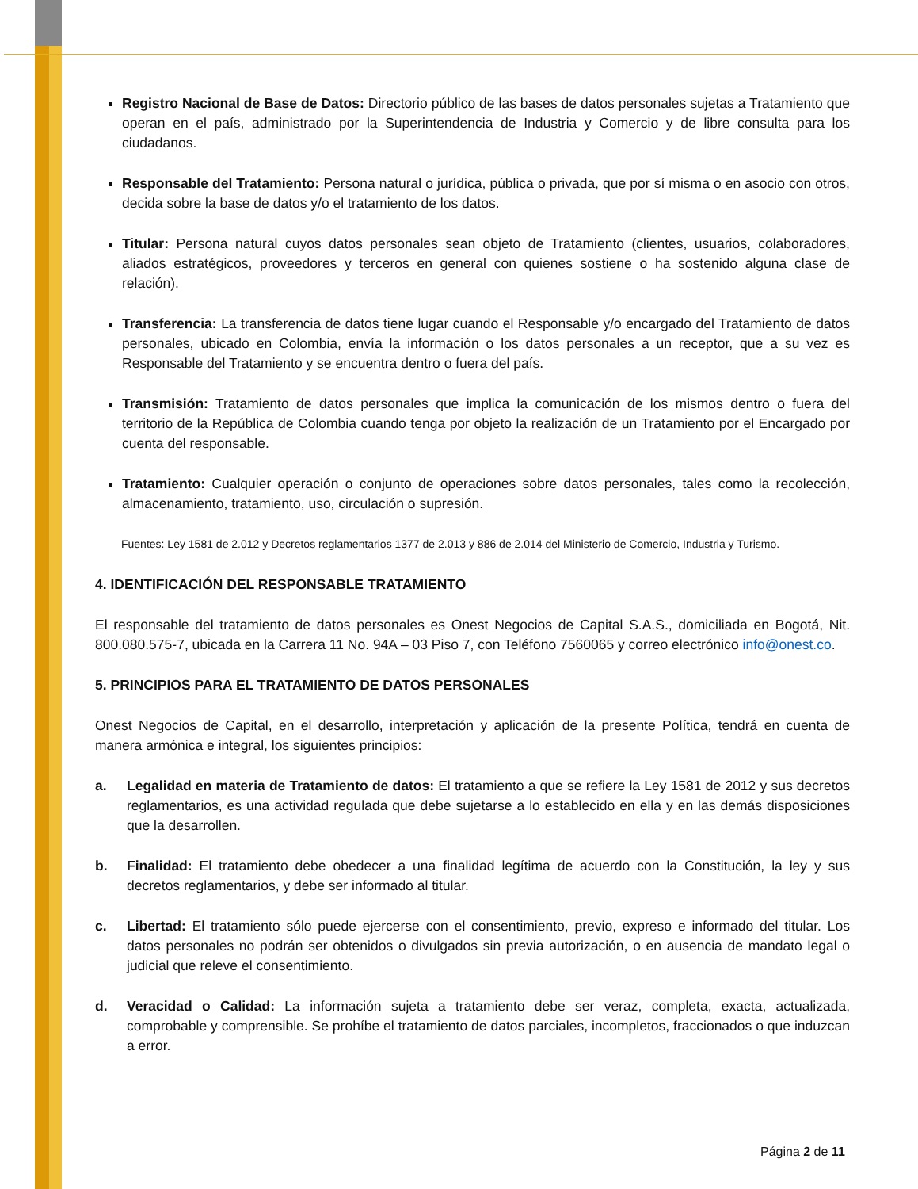Registro Nacional de Base de Datos: Directorio público de las bases de datos personales sujetas a Tratamiento que operan en el país, administrado por la Superintendencia de Industria y Comercio y de libre consulta para los ciudadanos.
Responsable del Tratamiento: Persona natural o jurídica, pública o privada, que por sí misma o en asocio con otros, decida sobre la base de datos y/o el tratamiento de los datos.
Titular: Persona natural cuyos datos personales sean objeto de Tratamiento (clientes, usuarios, colaboradores, aliados estratégicos, proveedores y terceros en general con quienes sostiene o ha sostenido alguna clase de relación).
Transferencia: La transferencia de datos tiene lugar cuando el Responsable y/o encargado del Tratamiento de datos personales, ubicado en Colombia, envía la información o los datos personales a un receptor, que a su vez es Responsable del Tratamiento y se encuentra dentro o fuera del país.
Transmisión: Tratamiento de datos personales que implica la comunicación de los mismos dentro o fuera del territorio de la República de Colombia cuando tenga por objeto la realización de un Tratamiento por el Encargado por cuenta del responsable.
Tratamiento: Cualquier operación o conjunto de operaciones sobre datos personales, tales como la recolección, almacenamiento, tratamiento, uso, circulación o supresión.
Fuentes: Ley 1581 de 2.012 y Decretos reglamentarios 1377 de 2.013 y 886 de 2.014 del Ministerio de Comercio, Industria y Turismo.
4. IDENTIFICACIÓN DEL RESPONSABLE TRATAMIENTO
El responsable del tratamiento de datos personales es Onest Negocios de Capital S.A.S., domiciliada en Bogotá, Nit. 800.080.575-7, ubicada en la Carrera 11 No. 94A – 03 Piso 7, con Teléfono 7560065 y correo electrónico info@onest.co.
5. PRINCIPIOS PARA EL TRATAMIENTO DE DATOS PERSONALES
Onest Negocios de Capital, en el desarrollo, interpretación y aplicación de la presente Política, tendrá en cuenta de manera armónica e integral, los siguientes principios:
a. Legalidad en materia de Tratamiento de datos: El tratamiento a que se refiere la Ley 1581 de 2012 y sus decretos reglamentarios, es una actividad regulada que debe sujetarse a lo establecido en ella y en las demás disposiciones que la desarrollen.
b. Finalidad: El tratamiento debe obedecer a una finalidad legítima de acuerdo con la Constitución, la ley y sus decretos reglamentarios, y debe ser informado al titular.
c. Libertad: El tratamiento sólo puede ejercerse con el consentimiento, previo, expreso e informado del titular. Los datos personales no podrán ser obtenidos o divulgados sin previa autorización, o en ausencia de mandato legal o judicial que releve el consentimiento.
d. Veracidad o Calidad: La información sujeta a tratamiento debe ser veraz, completa, exacta, actualizada, comprobable y comprensible. Se prohíbe el tratamiento de datos parciales, incompletos, fraccionados o que induzcan a error.
Página 2 de 11